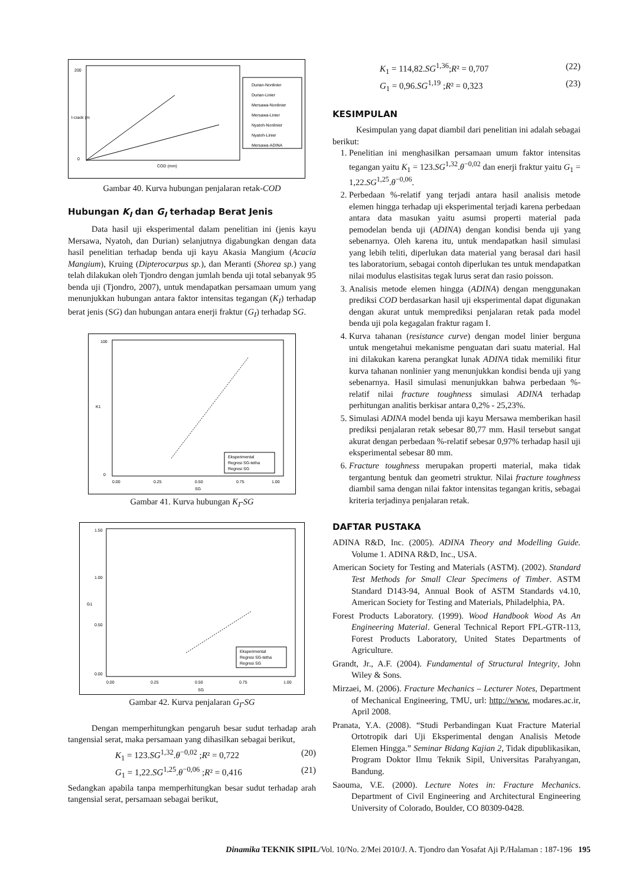200
0
COD (mm)
Durian-Nonlinier
Durian-Linier
Mersawa-Nonlinier
Mersawa-Linier
Nyatoh-Nonlinier
Nyatoh-Linier
Mersawa-ADINA
l-crack (m
Gambar 40. Kurva hubungan penjalaran retak-COD
Hubungan K<sub>I</sub> dan G<sub>I</sub> terhadap Berat Jenis
Data hasil uji eksperimental dalam penelitian ini (jenis kayu Mersawa, Nyatoh, dan Durian) selanjutnya digabungkan dengan data hasil penelitian terhadap benda uji kayu Akasia Mangium (Acacia Mangium), Kruing (Dipterocarpus sp.), dan Meranti (Shorea sp.) yang telah dilakukan oleh Tjondro dengan jumlah benda uji total sebanyak 95 benda uji (Tjondro, 2007), untuk mendapatkan persamaan umum yang menunjukkan hubungan antara faktor intensitas tegangan (K<sub>I</sub>) terhadap berat jenis (SG) dan hubungan antara enerji fraktur (G<sub>I</sub>) terhadap SG.
100
0
K1
0.00
0.25
0.50
0.75
1.00
SG
Eksperimental
Regresi SG-tetha
Regresi SG
Gambar 41. Kurva hubungan K<sub>I</sub>-SG
1.50
1.00
0.50
0.00
G1
0.00
0.25
0.50
0.75
1.00
SG
Eksperimental
Regresi SG-tetha
Regresi SG
Gambar 42. Kurva penjalaran G<sub>I</sub>-SG
Dengan memperhitungkan pengaruh besar sudut terhadap arah tangensial serat, maka persamaan yang dihasilkan sebagai berikut,
K<sub>1</sub> = 123.SG<sup>1,32</sup>.θ<sup>−0,02</sup> ;R² = 0,722 (20)
G<sub>1</sub> = 1,22.SG<sup>1,25</sup>.θ<sup>−0,06</sup> ;R² = 0,416 (21)
Sedangkan apabila tanpa memperhitungkan besar sudut terhadap arah tangensial serat, persamaan sebagai berikut,
K<sub>1</sub> = 114,82.SG<sup>1,36</sup>;R² = 0,707 (22)
G<sub>1</sub> = 0,96.SG<sup>1,19</sup> ;R² = 0,323 (23)
KESIMPULAN
Kesimpulan yang dapat diambil dari penelitian ini adalah sebagai berikut:
1. Penelitian ini menghasilkan persamaan umum faktor intensitas tegangan yaitu K<sub>1</sub> = 123.SG<sup>1,32</sup>.θ<sup>−0,02</sup> dan enerji fraktur yaitu G<sub>1</sub> = 1,22.SG<sup>1,25</sup>.θ<sup>−0,06</sup>.
2. Perbedaan %-relatif yang terjadi antara hasil analisis metode elemen hingga terhadap uji eksperimental terjadi karena perbedaan antara data masukan yaitu asumsi properti material pada pemodelan benda uji (ADINA) dengan kondisi benda uji yang sebenarnya. Oleh karena itu, untuk mendapatkan hasil simulasi yang lebih teliti, diperlukan data material yang berasal dari hasil tes laboratorium, sebagai contoh diperlukan tes untuk mendapatkan nilai modulus elastisitas tegak lurus serat dan rasio poisson.
3. Analisis metode elemen hingga (ADINA) dengan menggunakan prediksi COD berdasarkan hasil uji eksperimental dapat digunakan dengan akurat untuk memprediksi penjalaran retak pada model benda uji pola kegagalan fraktur ragam I.
4. Kurva tahanan (resistance curve) dengan model linier berguna untuk mengetahui mekanisme penguatan dari suatu material. Hal ini dilakukan karena perangkat lunak ADINA tidak memiliki fitur kurva tahanan nonlinier yang menunjukkan kondisi benda uji yang sebenarnya. Hasil simulasi menunjukkan bahwa perbedaan %-relatif nilai fracture toughness simulasi ADINA terhadap perhitungan analitis berkisar antara 0,2% - 25,23%.
5. Simulasi ADINA model benda uji kayu Mersawa memberikan hasil prediksi penjalaran retak sebesar 80,77 mm. Hasil tersebut sangat akurat dengan perbedaan %-relatif sebesar 0,97% terhadap hasil uji eksperimental sebesar 80 mm.
6. Fracture toughness merupakan properti material, maka tidak tergantung bentuk dan geometri struktur. Nilai fracture toughness diambil sama dengan nilai faktor intensitas tegangan kritis, sebagai kriteria terjadinya penjalaran retak.
DAFTAR PUSTAKA
ADINA R&D, Inc. (2005). ADINA Theory and Modelling Guide. Volume 1. ADINA R&D, Inc., USA.
American Society for Testing and Materials (ASTM). (2002). Standard Test Methods for Small Clear Specimens of Timber. ASTM Standard D143-94, Annual Book of ASTM Standards v4.10, American Society for Testing and Materials, Philadelphia, PA.
Forest Products Laboratory. (1999). Wood Handbook Wood As An Engineering Material. General Technical Report FPL-GTR-113, Forest Products Laboratory, United States Departments of Agriculture.
Grandt, Jr., A.F. (2004). Fundamental of Structural Integrity, John Wiley & Sons.
Mirzaei, M. (2006). Fracture Mechanics – Lecturer Notes, Department of Mechanical Engineering, TMU, url: http://www. modares.ac.ir, April 2008.
Pranata, Y.A. (2008). “Studi Perbandingan Kuat Fracture Material Ortotropik dari Uji Eksperimental dengan Analisis Metode Elemen Hingga.” Seminar Bidang Kajian 2, Tidak dipublikasikan, Program Doktor Ilmu Teknik Sipil, Universitas Parahyangan, Bandung.
Saouma, V.E. (2000). Lecture Notes in: Fracture Mechanics. Department of Civil Engineering and Architectural Engineering University of Colorado, Boulder, CO 80309-0428.
Dinamika TEKNIK SIPIL/Vol. 10/No. 2/Mei 2010/J. A. Tjondro dan Yosafat Aji P./Halaman : 187-196 195